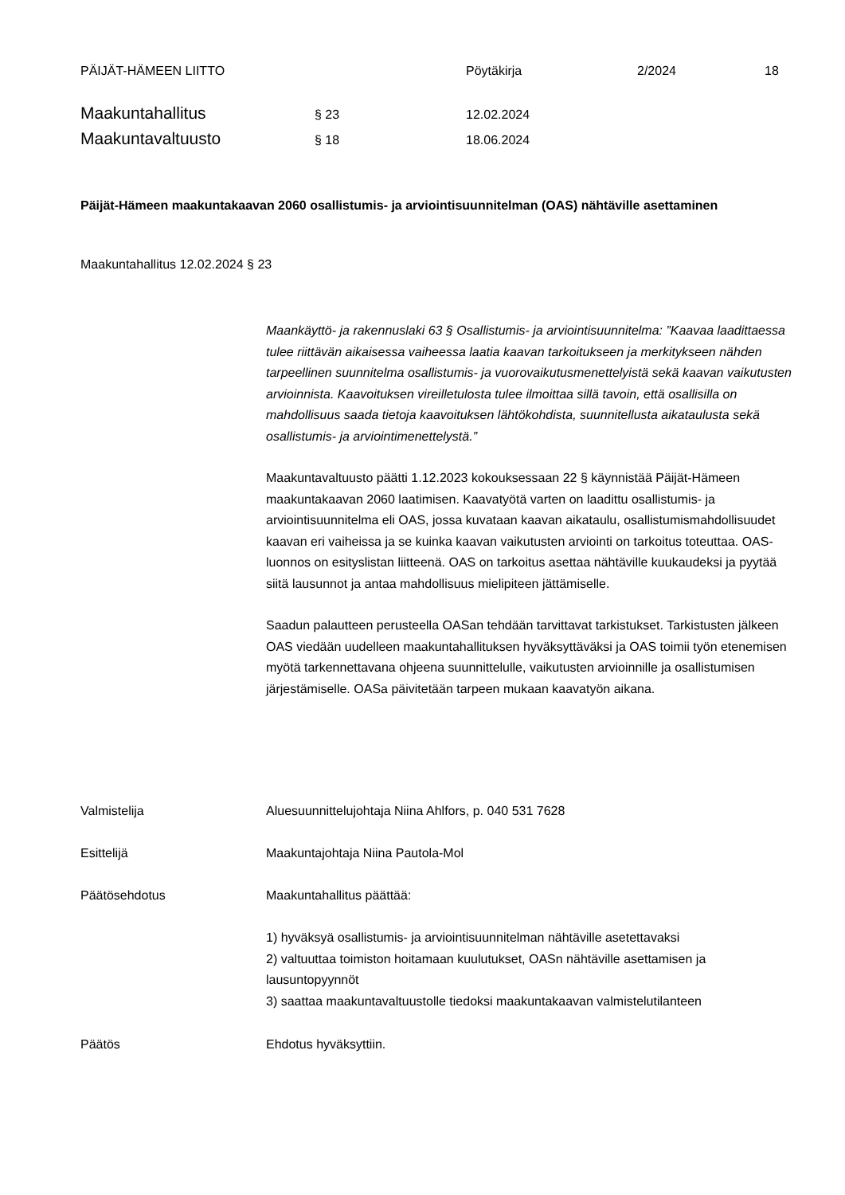PÄIJÄT-HÄMEEN LIITTO Pöytäkirja 2/2024 18
Maakuntahallitus § 23 12.02.2024
Maakuntavaltuusto § 18 18.06.2024
Päijät-Hämeen maakuntakaavan 2060 osallistumis- ja arviointisuunnitelman (OAS) nähtäville asettaminen
Maakuntahallitus 12.02.2024 § 23
Maankäyttö- ja rakennuslaki 63 § Osallistumis- ja arviointisuunnitelma: ”Kaavaa laadittaessa tulee riittävän aikaisessa vaiheessa laatia kaavan tarkoitukseen ja merkitykseen nähden tarpeellinen suunnitelma osallistumis- ja vuorovaikutusmenettelyistä sekä kaavan vaikutusten arvioinnista. Kaavoituksen vireilletulosta tulee ilmoittaa sillä tavoin, että osallisilla on mahdollisuus saada tietoja kaavoituksen lähtökohdista, suunnitellusta aikataulusta sekä osallistumis- ja arviointimenettelystä.”
Maakuntavaltuusto päätti 1.12.2023 kokouksessaan 22 § käynnistää Päijät-Hämeen maakuntakaavan 2060 laatimisen. Kaavatyötä varten on laadittu osallistumis- ja arviointisuunnitelma eli OAS, jossa kuvataan kaavan aikataulu, osallistumismahdollisuudet kaavan eri vaiheissa ja se kuinka kaavan vaikutusten arviointi on tarkoitus toteuttaa. OAS-luonnos on esityslistan liitteenä. OAS on tarkoitus asettaa nähtäville kuukaudeksi ja pyytää siitä lausunnot ja antaa mahdollisuus mielipiteen jättämiselle.
Saadun palautteen perusteella OASan tehdään tarvittavat tarkistukset. Tarkistusten jälkeen OAS viedään uudelleen maakuntahallituksen hyväksyttäväksi ja OAS toimii työn etenemisen myötä tarkennettavana ohjeena suunnittelulle, vaikutusten arvioinnille ja osallistumisen järjestämiselle. OASa päivitetään tarpeen mukaan kaavatyön aikana.
Valmistelija Aluesuunnittelujohtaja Niina Ahlfors, p. 040 531 7628
Esittelijä Maakuntajohtaja Niina Pautola-Mol
Päätösehdotus Maakuntahallitus päättää:
1) hyväksyä osallistumis- ja arviointisuunnitelman nähtäville asetettavaksi
2) valtuuttaa toimiston hoitamaan kuulutukset, OASn nähtäville asettamisen ja lausuntopyynnöt
3) saattaa maakuntavaltuustolle tiedoksi maakuntakaavan valmistelutilanteen
Päätös Ehdotus hyväksyttiin.